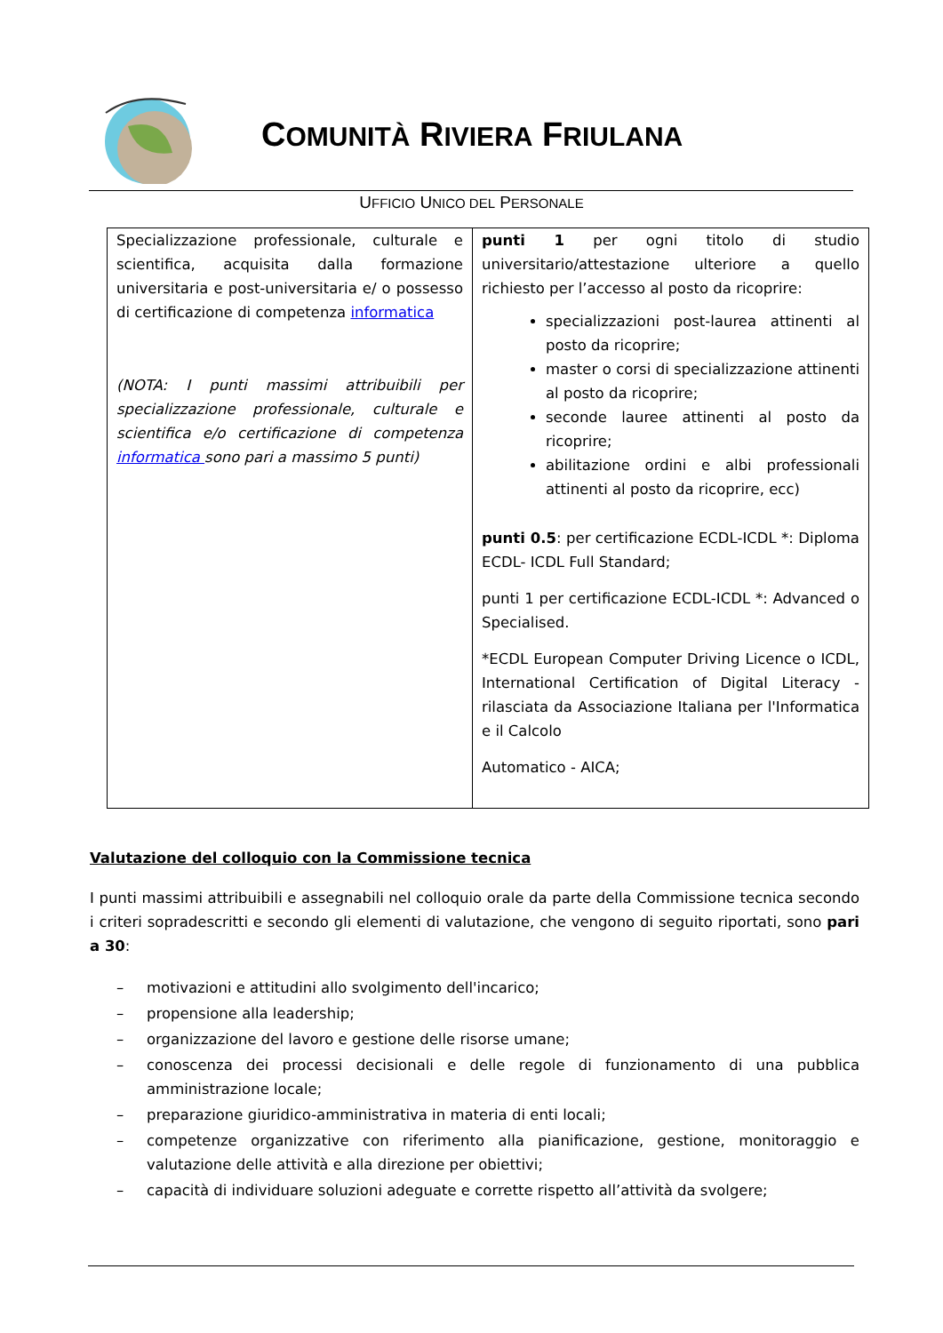COMUNITÀ RIVIERA FRIULANA
UFFICIO UNICO DEL PERSONALE
| Specializzazione professionale, culturale e scientifica, acquisita dalla formazione universitaria e post-universitaria e/ o possesso di certificazione di competenza informatica (NOTA: I punti massimi attribuibili per specializzazione professionale, culturale e scientifica e/o certificazione di competenza informatica sono pari a massimo 5 punti) | punti 1 per ogni titolo di studio universitario/attestazione ulteriore a quello richiesto per l’accesso al posto da ricoprire: specializzazioni post-laurea attinenti al posto da ricoprire; master o corsi di specializzazione attinenti al posto da ricoprire; seconde lauree attinenti al posto da ricoprire; abilitazione ordini e albi professionali attinenti al posto da ricoprire, ecc) punti 0.5 : per certificazione ECDL-ICDL *: Diploma ECDL- ICDL Full Standard; punti 1 per certificazione ECDL-ICDL *: Advanced o Specialised. *ECDL European Computer Driving Licence o ICDL, International Certification of Digital Literacy -rilasciata da Associazione Italiana per l'Informatica e il Calcolo Automatico - AICA; |
Valutazione del colloquio con la Commissione tecnica
I punti massimi attribuibili e assegnabili nel colloquio orale da parte della Commissione tecnica secondo i criteri sopradescritti e secondo gli elementi di valutazione, che vengono di seguito riportati, sono pari a 30:
– motivazioni e attitudini allo svolgimento dell'incarico;
– propensione alla leadership;
– organizzazione del lavoro e gestione delle risorse umane;
– conoscenza dei processi decisionali e delle regole di funzionamento di una pubblica amministrazione locale;
– preparazione giuridico-amministrativa in materia di enti locali;
– competenze organizzative con riferimento alla pianificazione, gestione, monitoraggio e valutazione delle attività e alla direzione per obiettivi;
– capacità di individuare soluzioni adeguate e corrette rispetto all’attività da svolgere;